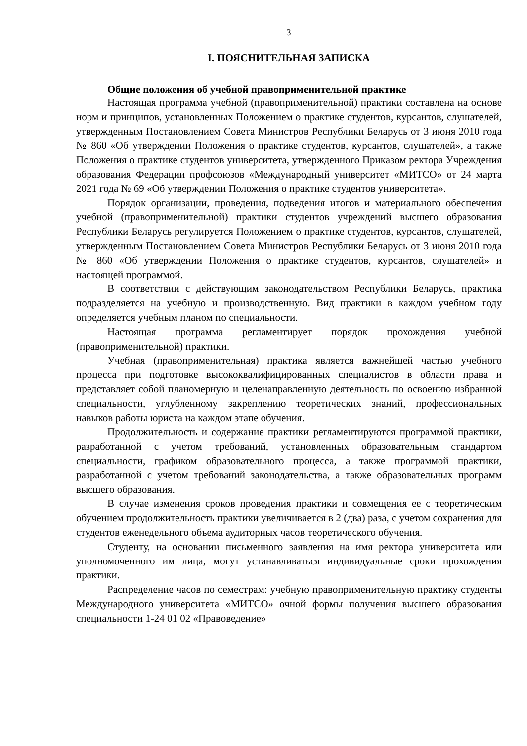3
I. ПОЯСНИТЕЛЬНАЯ ЗАПИСКА
Общие положения об учебной правоприменительной практике
Настоящая программа учебной (правоприменительной) практики составлена на основе норм и принципов, установленных Положением о практике студентов, курсантов, слушателей, утвержденным Постановлением Совета Министров Республики Беларусь от 3 июня 2010 года № 860 «Об утверждении Положения о практике студентов, курсантов, слушателей», а также Положения о практике студентов университета, утвержденного Приказом ректора Учреждения образования Федерации профсоюзов «Международный университет «МИТСО» от 24 марта 2021 года № 69 «Об утверждении Положения о практике студентов университета».
Порядок организации, проведения, подведения итогов и материального обеспечения учебной (правоприменительной) практики студентов учреждений высшего образования Республики Беларусь регулируется Положением о практике студентов, курсантов, слушателей, утвержденным Постановлением Совета Министров Республики Беларусь от 3 июня 2010 года № 860 «Об утверждении Положения о практике студентов, курсантов, слушателей» и настоящей программой.
В соответствии с действующим законодательством Республики Беларусь, практика подразделяется на учебную и производственную. Вид практики в каждом учебном году определяется учебным планом по специальности.
Настоящая программа регламентирует порядок прохождения учебной (правоприменительной) практики.
Учебная (правоприменительная) практика является важнейшей частью учебного процесса при подготовке высококвалифицированных специалистов в области права и представляет собой планомерную и целенаправленную деятельность по освоению избранной специальности, углубленному закреплению теоретических знаний, профессиональных навыков работы юриста на каждом этапе обучения.
Продолжительность и содержание практики регламентируются программой практики, разработанной с учетом требований, установленных образовательным стандартом специальности, графиком образовательного процесса, а также программой практики, разработанной с учетом требований законодательства, а также образовательных программ высшего образования.
В случае изменения сроков проведения практики и совмещения ее с теоретическим обучением продолжительность практики увеличивается в 2 (два) раза, с учетом сохранения для студентов еженедельного объема аудиторных часов теоретического обучения.
Студенту, на основании письменного заявления на имя ректора университета или уполномоченного им лица, могут устанавливаться индивидуальные сроки прохождения практики.
Распределение часов по семестрам: учебную правоприменительную практику студенты Международного университета «МИТСО» очной формы получения высшего образования специальности 1-24 01 02 «Правоведение»